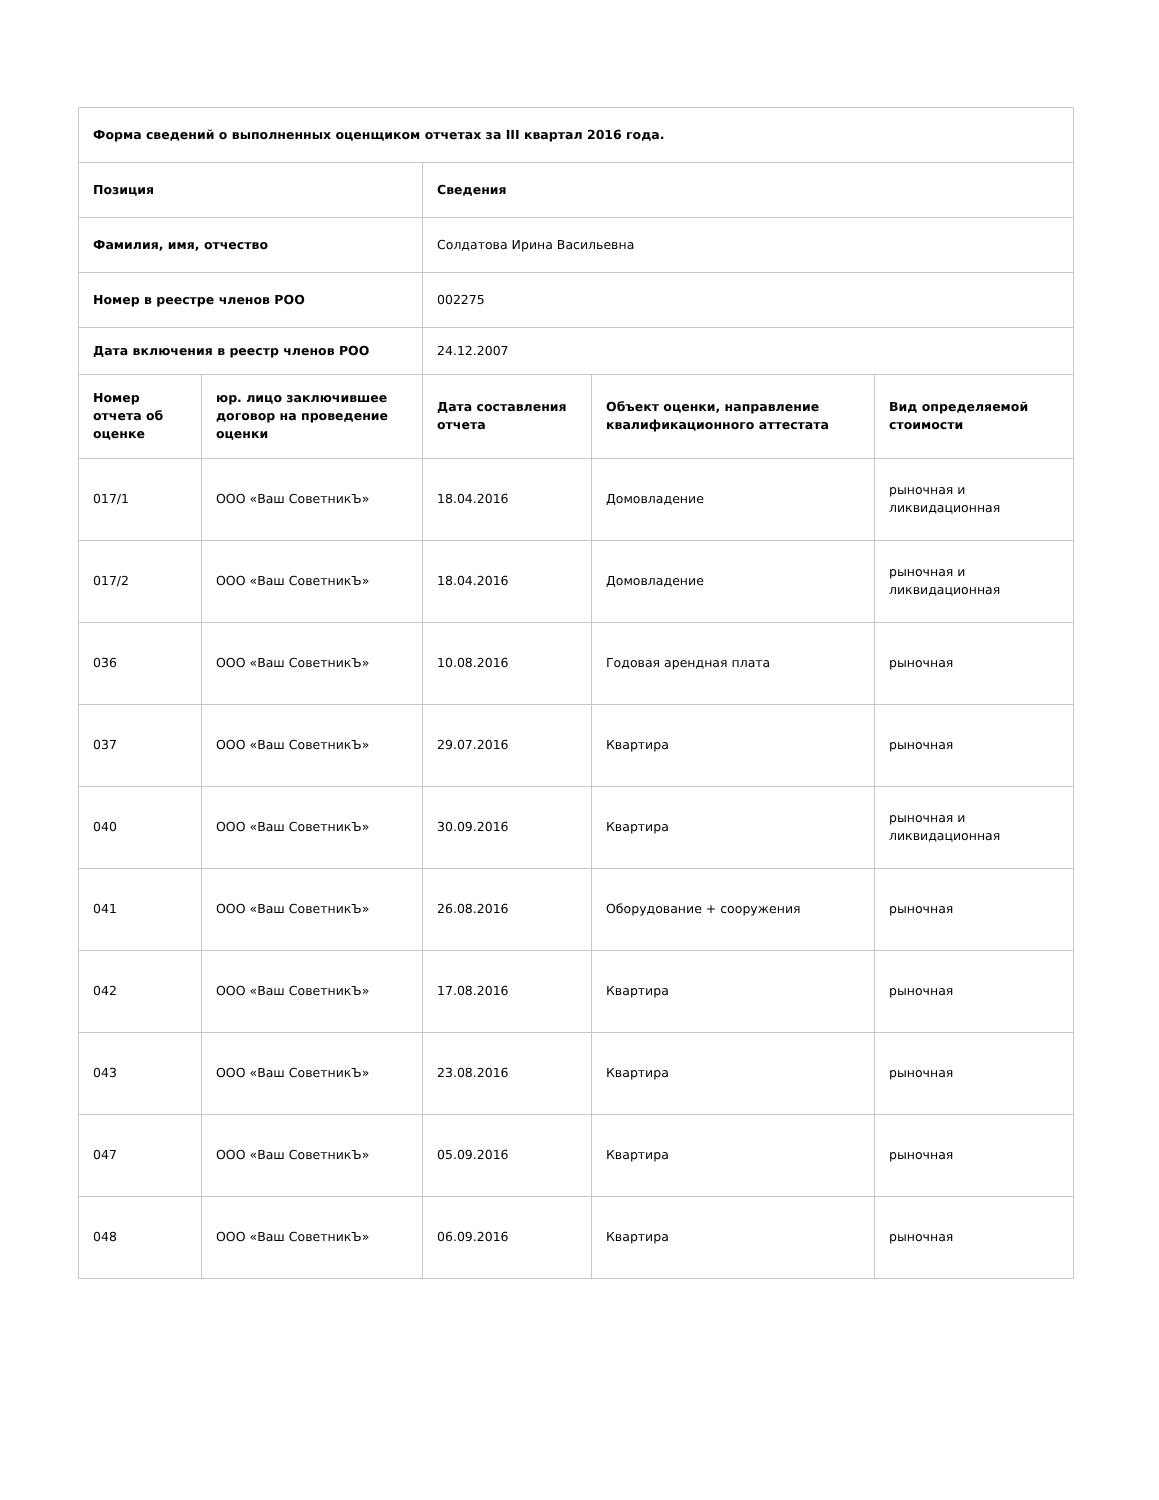| Форма сведений о выполненных оценщиком отчетах за III квартал 2016 года. | | | | |
| --- | --- | --- | --- | --- |
| Позиция | | Сведения | | |
| Фамилия, имя, отчество | | Солдатова Ирина Васильевна | | |
| Номер в реестре членов РОО | | 002275 | | |
| Дата включения в реестр членов РОО | | 24.12.2007 | | |
| Номер отчета об оценке | юр. лицо заключившее договор на проведение оценки | Дата составления отчета | Объект оценки, направление квалификационного аттестата | Вид определяемой стоимости |
| 017/1 | ООО «Ваш СоветникЪ» | 18.04.2016 | Домовладение | рыночная и ликвидационная |
| 017/2 | ООО «Ваш СоветникЪ» | 18.04.2016 | Домовладение | рыночная и ликвидационная |
| 036 | ООО «Ваш СоветникЪ» | 10.08.2016 | Годовая арендная плата | рыночная |
| 037 | ООО «Ваш СоветникЪ» | 29.07.2016 | Квартира | рыночная |
| 040 | ООО «Ваш СоветникЪ» | 30.09.2016 | Квартира | рыночная и ликвидационная |
| 041 | ООО «Ваш СоветникЪ» | 26.08.2016 | Оборудование + сооружения | рыночная |
| 042 | ООО «Ваш СоветникЪ» | 17.08.2016 | Квартира | рыночная |
| 043 | ООО «Ваш СоветникЪ» | 23.08.2016 | Квартира | рыночная |
| 047 | ООО «Ваш СоветникЪ» | 05.09.2016 | Квартира | рыночная |
| 048 | ООО «Ваш СоветникЪ» | 06.09.2016 | Квартира | рыночная |